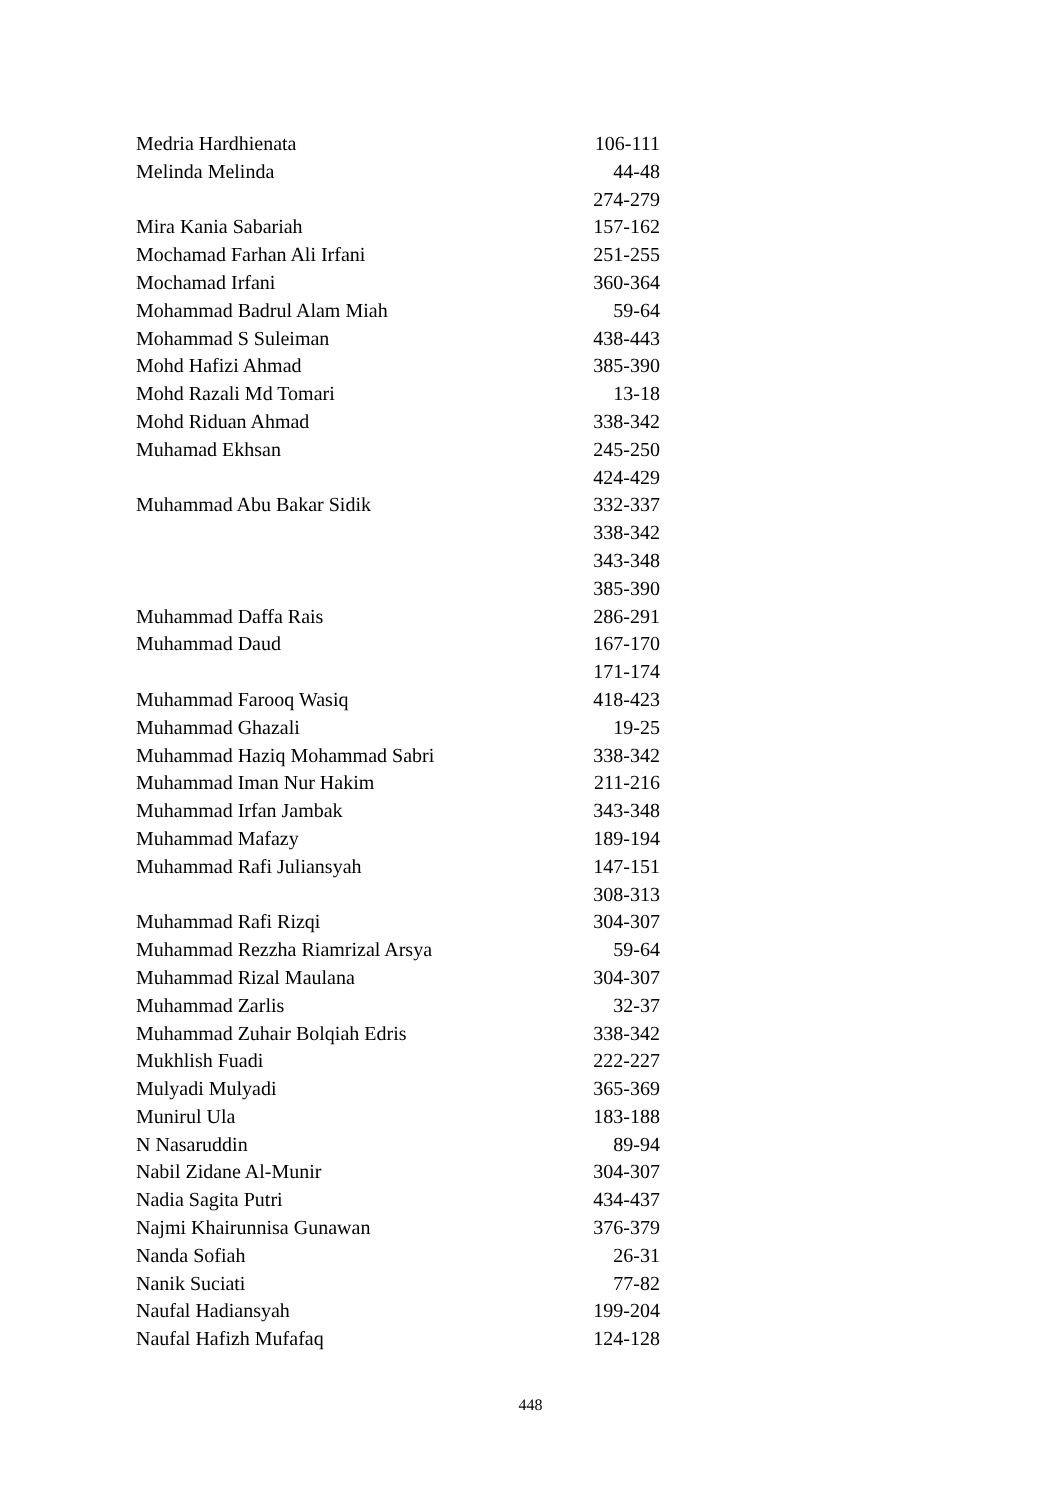| Medria Hardhienata | 106-111 |
| Melinda Melinda | 44-48 |
| | 274-279 |
| Mira Kania Sabariah | 157-162 |
| Mochamad Farhan Ali Irfani | 251-255 |
| Mochamad Irfani | 360-364 |
| Mohammad Badrul Alam Miah | 59-64 |
| Mohammad S Suleiman | 438-443 |
| Mohd Hafizi Ahmad | 385-390 |
| Mohd Razali Md Tomari | 13-18 |
| Mohd Riduan Ahmad | 338-342 |
| Muhamad Ekhsan | 245-250 |
| | 424-429 |
| Muhammad Abu Bakar Sidik | 332-337 |
| | 338-342 |
| | 343-348 |
| | 385-390 |
| Muhammad Daffa Rais | 286-291 |
| Muhammad Daud | 167-170 |
| | 171-174 |
| Muhammad Farooq Wasiq | 418-423 |
| Muhammad Ghazali | 19-25 |
| Muhammad Haziq Mohammad Sabri | 338-342 |
| Muhammad Iman Nur Hakim | 211-216 |
| Muhammad Irfan Jambak | 343-348 |
| Muhammad Mafazy | 189-194 |
| Muhammad Rafi Juliansyah | 147-151 |
| | 308-313 |
| Muhammad Rafi Rizqi | 304-307 |
| Muhammad Rezzha Riamrizal Arsya | 59-64 |
| Muhammad Rizal Maulana | 304-307 |
| Muhammad Zarlis | 32-37 |
| Muhammad Zuhair Bolqiah Edris | 338-342 |
| Mukhlish Fuadi | 222-227 |
| Mulyadi Mulyadi | 365-369 |
| Munirul Ula | 183-188 |
| N Nasaruddin | 89-94 |
| Nabil Zidane Al-Munir | 304-307 |
| Nadia Sagita Putri | 434-437 |
| Najmi Khairunnisa Gunawan | 376-379 |
| Nanda Sofiah | 26-31 |
| Nanik Suciati | 77-82 |
| Naufal Hadiansyah | 199-204 |
| Naufal Hafizh Mufafaq | 124-128 |
448